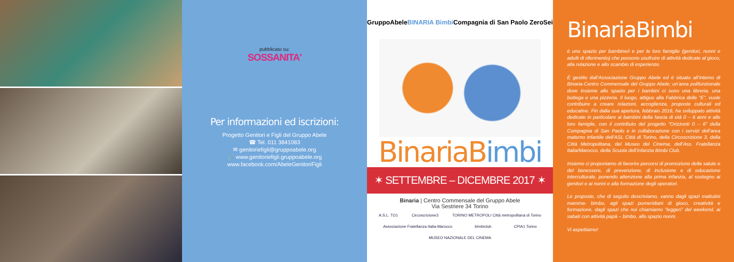pubblicato su:
SOSSANITA'
Per informazioni ed iscrizioni:
Progetto Genitori e Figli del Gruppo Abele
☎ Tel. 011 3841083
✉ genitoriefigli@gruppoabele.org
🔗 www.genitoriefigli.gruppoabele.org
www.facebook.com/AbeleGenitoriFigli
GruppoAbele BINARIA Bimbi Compagnia di San Paolo ZeroSei
BinariaB imbi
✶ SETTEMBRE – DICEMBRE 2017 ✶
Binaria | Centro Commensale del Gruppo Abele
Via Sestriere 34 Torino
A.S.L. TO1 Circoscrizione3 TORINO METROPOLI Città metropolitana di Torino Associazione Fratellanza Italia-Marocco bimbiclub CPIA1 Torino MUSEO NAZIONALE DEL CINEMA
BinariaBimbi
è uno spazio per bambine/i e per le loro famiglie (genitori, nonni e adulti di riferimento) che possono usufruire di attività dedicate al gioco, alla relazione e allo scambio di esperienze.
È gestito dall’Associazione Gruppo Abele ed è situato all’interno di Binaria-Centro Commensale del Gruppo Abele; un’area polifunzionale dove insieme allo spazio per i bambini ci sono una libreria, una bottega e una pizzeria. Il luogo, attiguo alla Fabbrica delle “E”, vuole contribuire a creare relazioni, accoglienza, proposte culturali ed educative. Fin dalla sua apertura, febbraio 2016, ha sviluppato attività dedicate in particolare ai bambini della fascia di età 0 – 6 anni e alle loro famiglie, con il contributo del progetto “Orizzonti 0 – 6” della Compagnia di San Paolo e in collaborazione con i servizi dell’area materno infantile dell’ASL Città di Torino, della Circoscrizione 3, della Città Metropolitana, del Museo del Cinema, dell’Ass. Fratellanza Italia/Marocco, della Scuola dell’infanzia Bimbi Club.
Insieme ci proponiamo di favorire percorsi di promozione della salute e del benessere, di prevenzione, di inclusione e di educazione interculturale, ponendo attenzione alla prima infanzia, al sostegno ai genitori e ai nonni e alla formazione degli operatori.
Le proposte, che di seguito descriviamo, vanno dagli spazi mattutini mamma- bimbo, agli spazi pomeridiani di gioco, creatività e formazione, dagli spazi che noi chiamiamo “leggeri” del weekend, ai sabati con attività papà – bimbo, allo spazio nonni.
Vi aspettiamo!